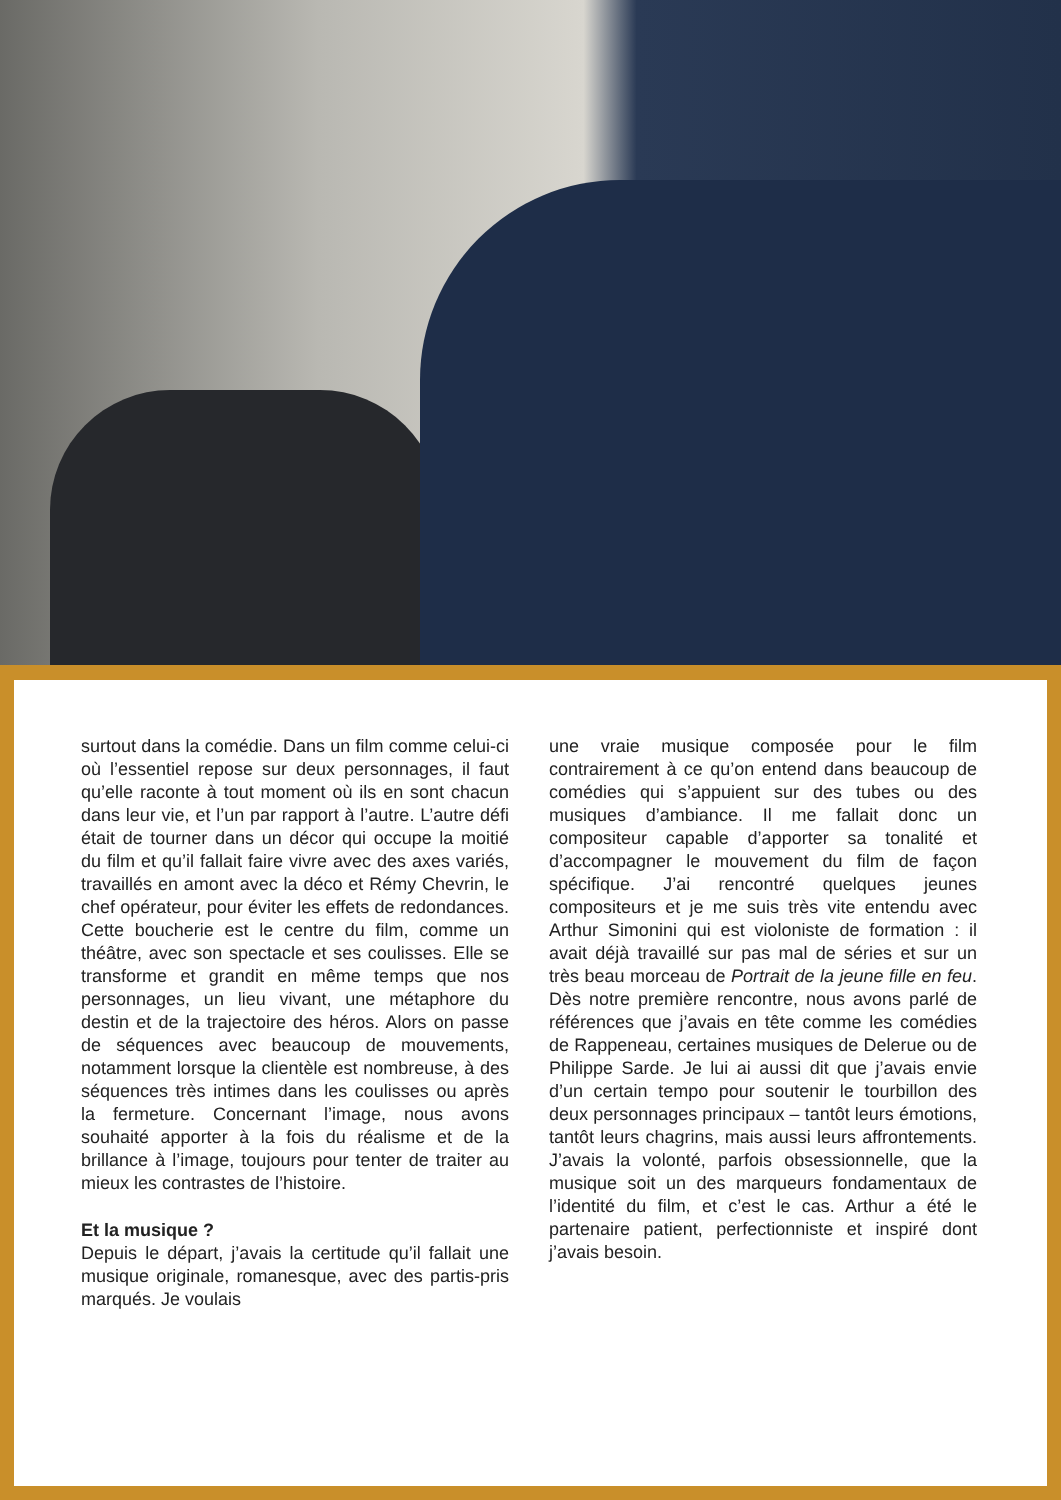surtout dans la comédie. Dans un film comme celui-ci où l’essentiel repose sur deux personnages, il faut qu’elle raconte à tout moment où ils en sont chacun dans leur vie, et l’un par rapport à l’autre. L’autre défi était de tourner dans un décor qui occupe la moitié du film et qu’il fallait faire vivre avec des axes variés, travaillés en amont avec la déco et Rémy Chevrin, le chef opérateur, pour éviter les effets de redondances. Cette boucherie est le centre du film, comme un théâtre, avec son spectacle et ses coulisses. Elle se transforme et grandit en même temps que nos personnages, un lieu vivant, une métaphore du destin et de la trajectoire des héros. Alors on passe de séquences avec beaucoup de mouvements, notamment lorsque la clientèle est nombreuse, à des séquences très intimes dans les coulisses ou après la fermeture. Concernant l’image, nous avons souhaité apporter à la fois du réalisme et de la brillance à l’image, toujours pour tenter de traiter au mieux les contrastes de l’histoire.
Et la musique ?
Depuis le départ, j’avais la certitude qu’il fallait une musique originale, romanesque, avec des partis-pris marqués. Je voulais
une vraie musique composée pour le film contrairement à ce qu’on entend dans beaucoup de comédies qui s’appuient sur des tubes ou des musiques d’ambiance. Il me fallait donc un compositeur capable d’apporter sa tonalité et d’accompagner le mouvement du film de façon spécifique. J’ai rencontré quelques jeunes compositeurs et je me suis très vite entendu avec Arthur Simonini qui est violoniste de formation : il avait déjà travaillé sur pas mal de séries et sur un très beau morceau de Portrait de la jeune fille en feu. Dès notre première rencontre, nous avons parlé de références que j’avais en tête comme les comédies de Rappeneau, certaines musiques de Delerue ou de Philippe Sarde. Je lui ai aussi dit que j’avais envie d’un certain tempo pour soutenir le tourbillon des deux personnages principaux – tantôt leurs émotions, tantôt leurs chagrins, mais aussi leurs affrontements. J’avais la volonté, parfois obsessionnelle, que la musique soit un des marqueurs fondamentaux de l’identité du film, et c’est le cas. Arthur a été le partenaire patient, perfectionniste et inspiré dont j’avais besoin.